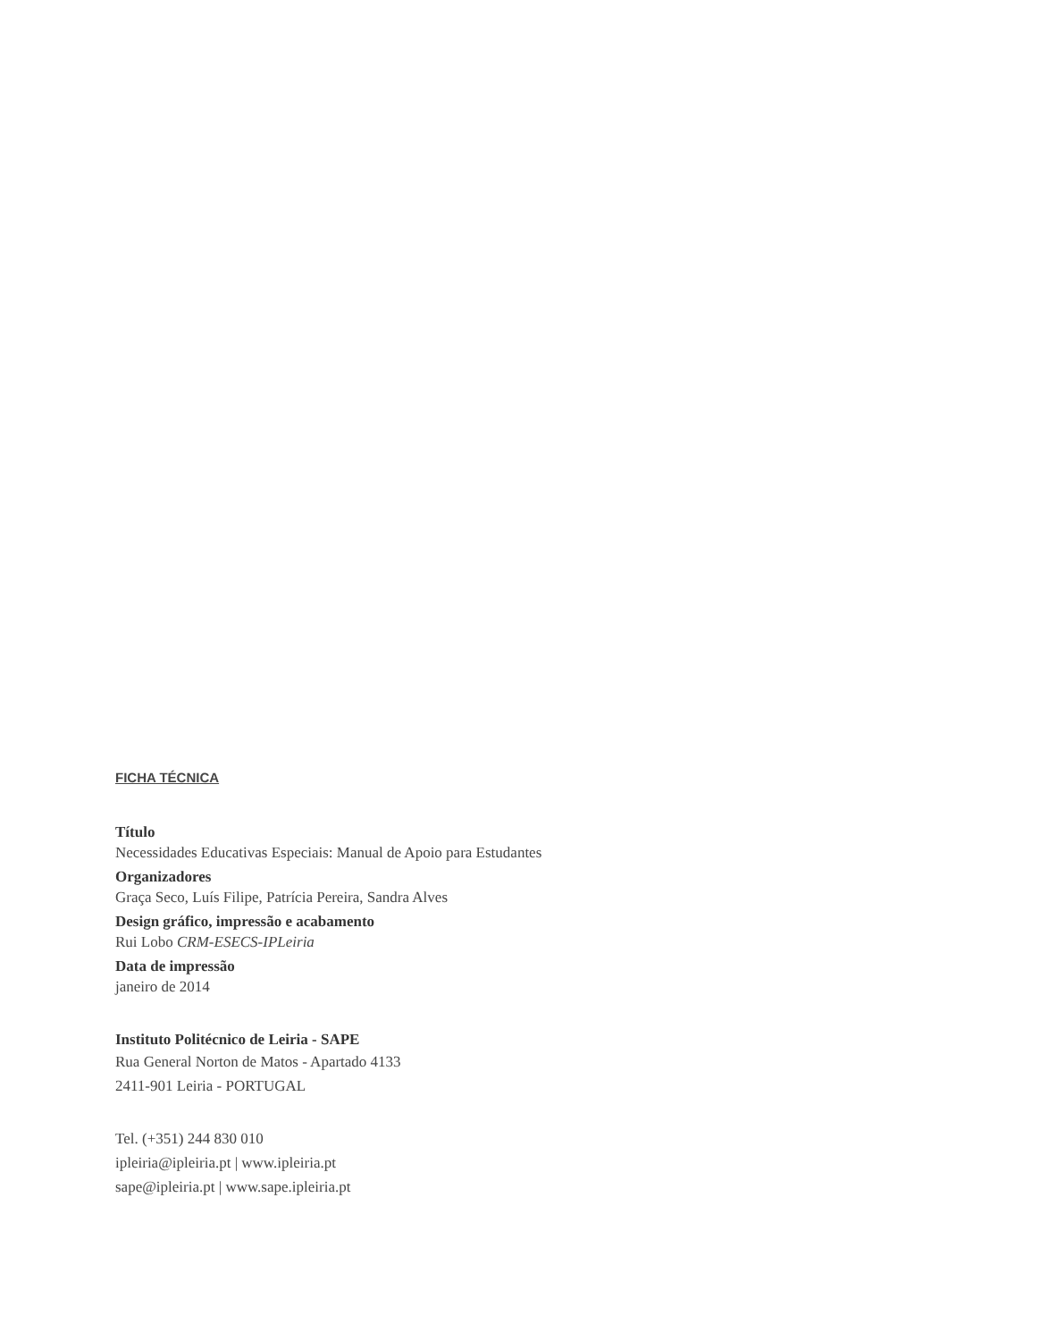FICHA TÉCNICA
Título
Necessidades Educativas Especiais: Manual de Apoio para Estudantes
Organizadores
Graça Seco, Luís Filipe, Patrícia Pereira, Sandra Alves
Design gráfico, impressão e acabamento
Rui Lobo CRM-ESECS-IPLeiria
Data de impressão
janeiro de 2014
Instituto Politécnico de Leiria - SAPE
Rua General Norton de Matos - Apartado 4133
2411-901 Leiria - PORTUGAL
Tel. (+351) 244 830 010
ipleiria@ipleiria.pt | www.ipleiria.pt
sape@ipleiria.pt | www.sape.ipleiria.pt